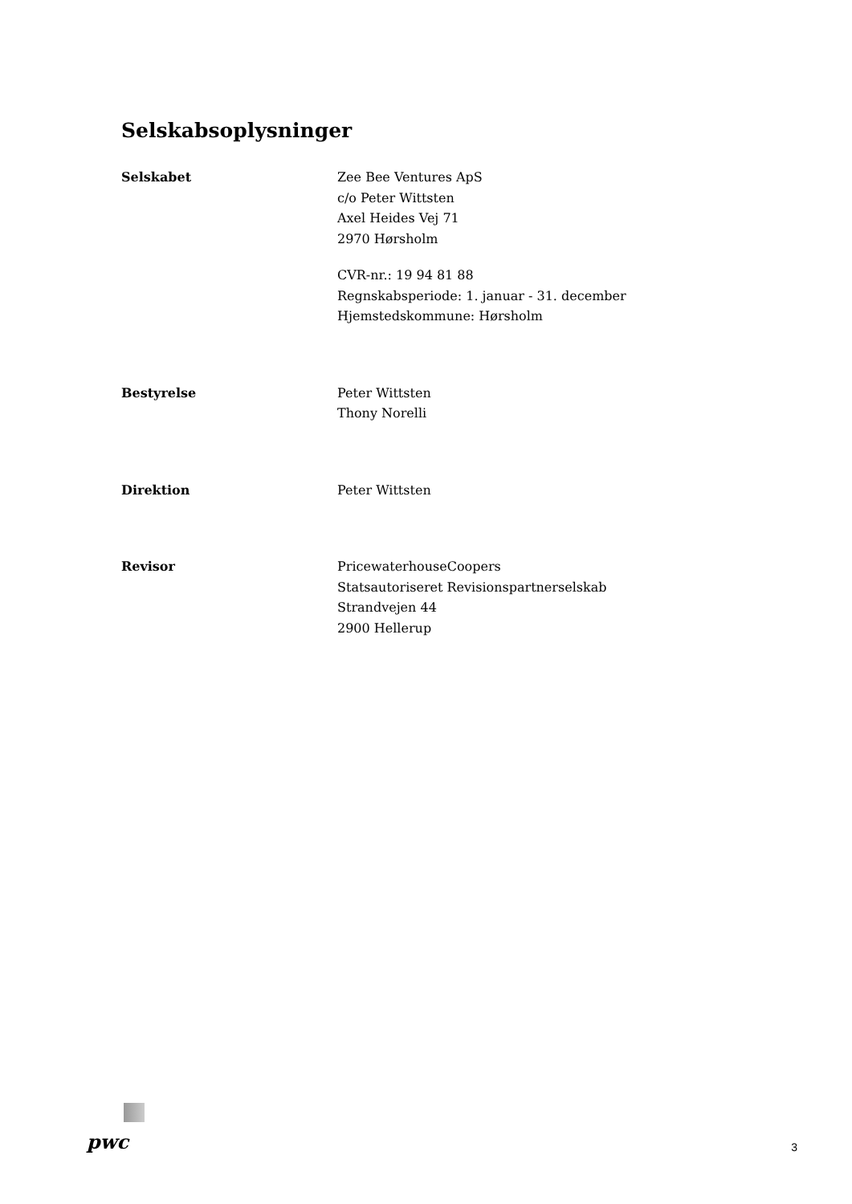Selskabsoplysninger
Selskabet Zee Bee Ventures ApS
c/o Peter Wittsten
Axel Heides Vej 71
2970 Hørsholm
CVR-nr.: 19 94 81 88
Regnskabsperiode: 1. januar - 31. december
Hjemstedskommune: Hørsholm
Bestyrelse Peter Wittsten
Thony Norelli
Direktion Peter Wittsten
Revisor PricewaterhouseCoopers
Statsautoriseret Revisionspartnerselskab
Strandvejen 44
2900 Hellerup
pwc
3